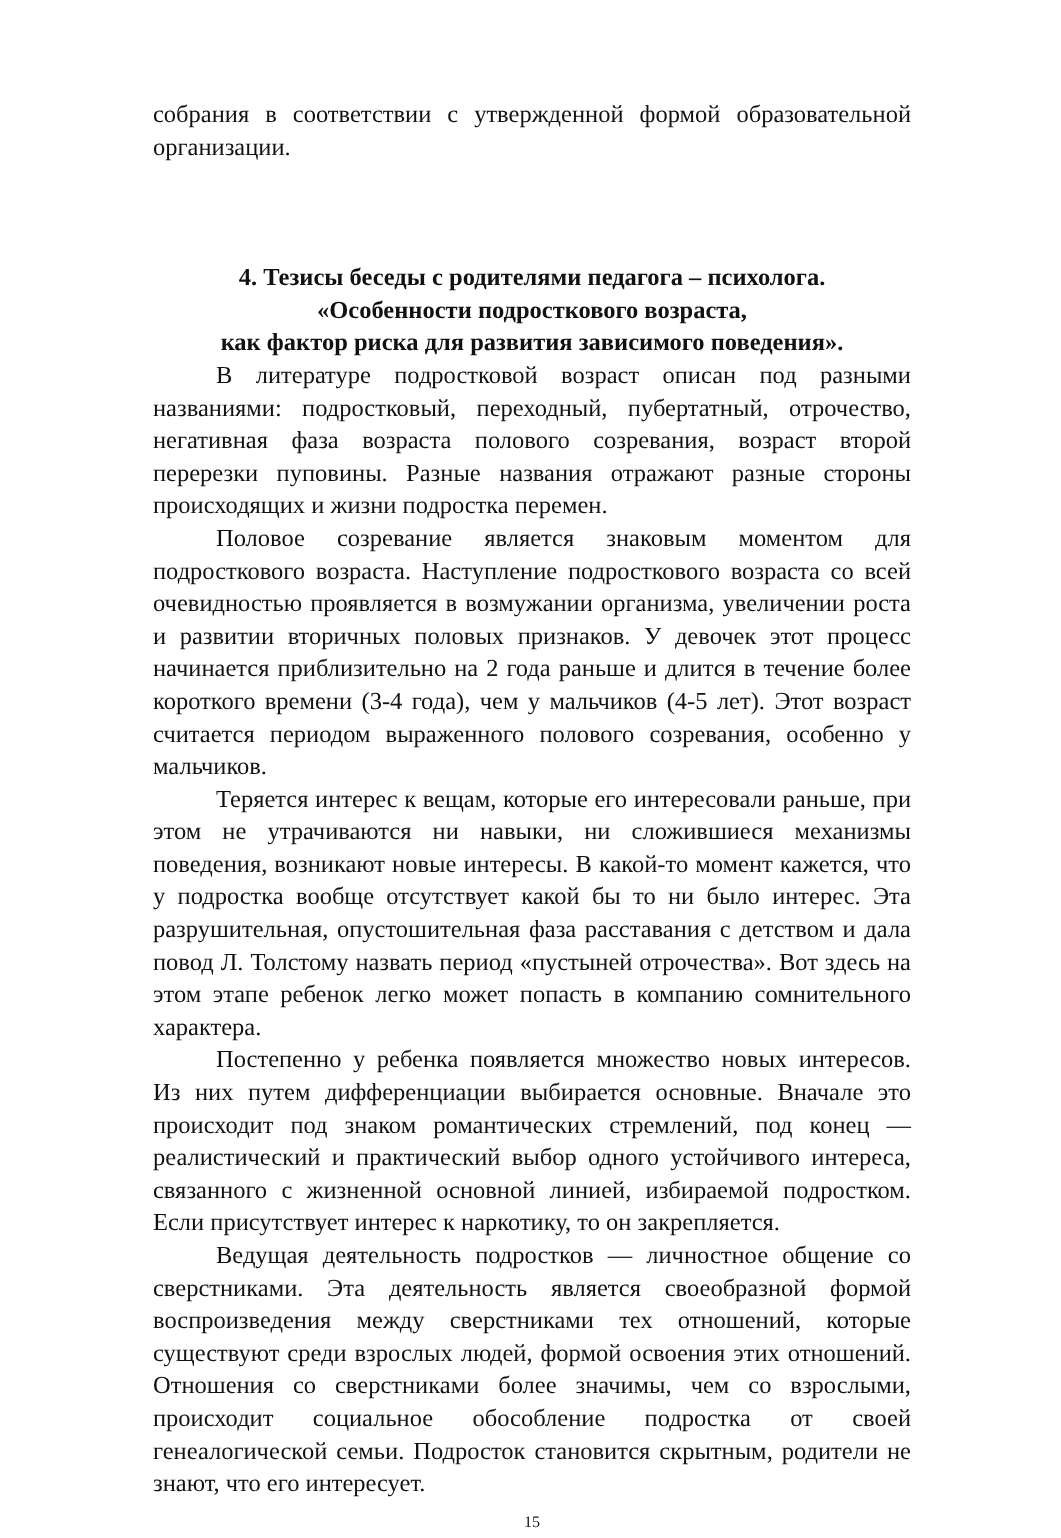собрания в соответствии с утвержденной формой образовательной организации.
4. Тезисы беседы с родителями педагога – психолога.
«Особенности подросткового возраста,
как фактор риска для развития зависимого поведения».
В литературе подростковой возраст описан под разными названиями: подростковый, переходный, пубертатный, отрочество, негативная фаза возраста полового созревания, возраст второй перерезки пуповины. Разные названия отражают разные стороны происходящих и жизни подростка перемен.
Половое созревание является знаковым моментом для подросткового возраста. Наступление подросткового возраста со всей очевидностью проявляется в возмужании организма, увеличении роста и развитии вторичных половых признаков. У девочек этот процесс начинается приблизительно на 2 года раньше и длится в течение более короткого времени (3-4 года), чем у мальчиков (4-5 лет). Этот возраст считается периодом выраженного полового созревания, особенно у мальчиков.
Теряется интерес к вещам, которые его интересовали раньше, при этом не утрачиваются ни навыки, ни сложившиеся механизмы поведения, возникают новые интересы. В какой-то момент кажется, что у подростка вообще отсутствует какой бы то ни было интерес. Эта разрушительная, опустошительная фаза расставания с детством и дала повод Л. Толстому назвать период «пустыней отрочества». Вот здесь на этом этапе ребенок легко может попасть в компанию сомнительного характера.
Постепенно у ребенка появляется множество новых интересов. Из них путем дифференциации выбирается основные. Вначале это происходит под знаком романтических стремлений, под конец — реалистический и практический выбор одного устойчивого интереса, связанного с жизненной основной линией, избираемой подростком. Если присутствует интерес к наркотику, то он закрепляется.
Ведущая деятельность подростков — личностное общение со сверстниками. Эта деятельность является своеобразной формой воспроизведения между сверстниками тех отношений, которые существуют среди взрослых людей, формой освоения этих отношений. Отношения со сверстниками более значимы, чем со взрослыми, происходит социальное обособление подростка от своей генеалогической семьи. Подросток становится скрытным, родители не знают, что его интересует.
15